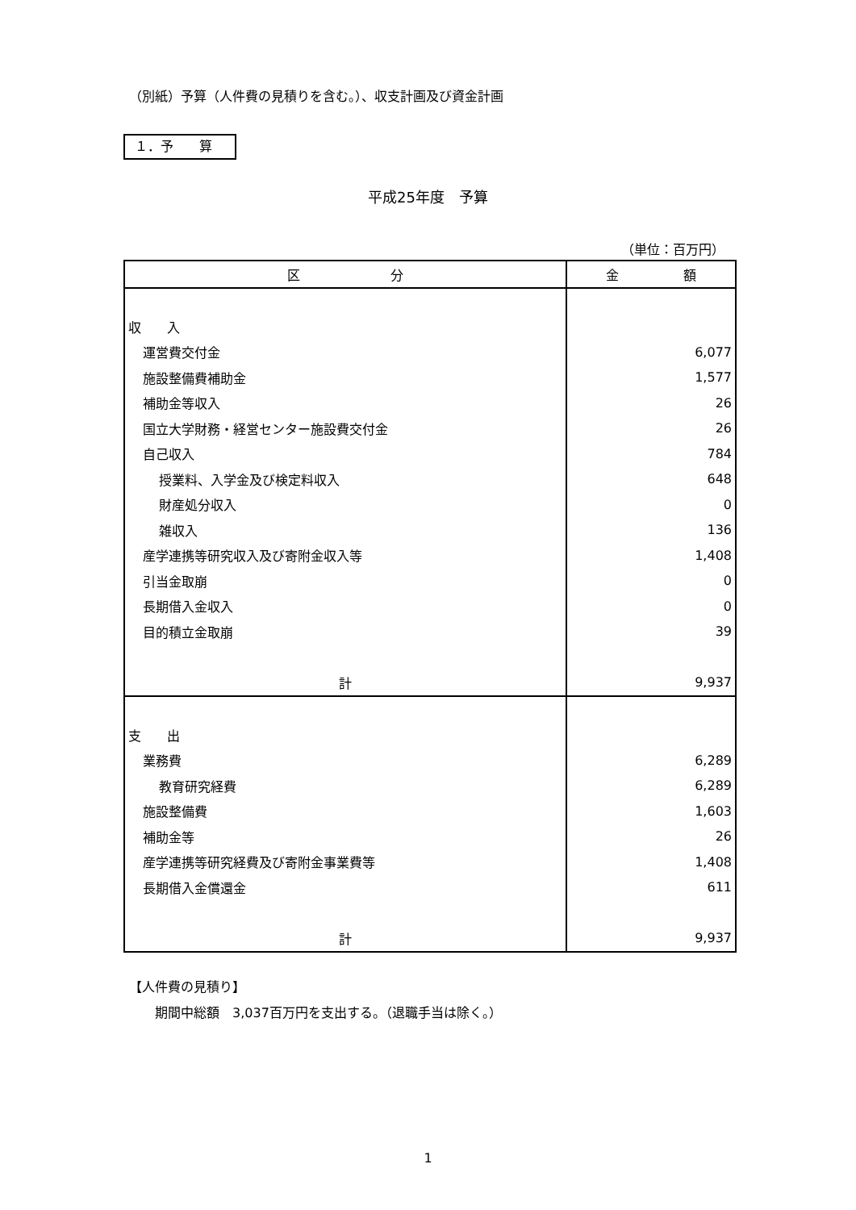（別紙）予算（人件費の見積りを含む。）、収支計画及び資金計画
１．予　　算
平成25年度　予算
（単位：百万円）
| 区 分 | 金 額 |
| --- | --- |
| 収 入 | |
| 運営費交付金 | 6,077 |
| 施設整備費補助金 | 1,577 |
| 補助金等収入 | 26 |
| 国立大学財務・経営センター施設費交付金 | 26 |
| 自己収入 | 784 |
| 授業料、入学金及び検定料収入 | 648 |
| 財産処分収入 | 0 |
| 雑収入 | 136 |
| 産学連携等研究収入及び寄附金収入等 | 1,408 |
| 引当金取崩 | 0 |
| 長期借入金収入 | 0 |
| 目的積立金取崩 | 39 |
| 計 | 9,937 |
| 支 出 | |
| 業務費 | 6,289 |
| 教育研究経費 | 6,289 |
| 施設整備費 | 1,603 |
| 補助金等 | 26 |
| 産学連携等研究経費及び寄附金事業費等 | 1,408 |
| 長期借入金償還金 | 611 |
| 計 | 9,937 |
【人件費の見積り】
　　期間中総額　3,037百万円を支出する。（退職手当は除く。）
1